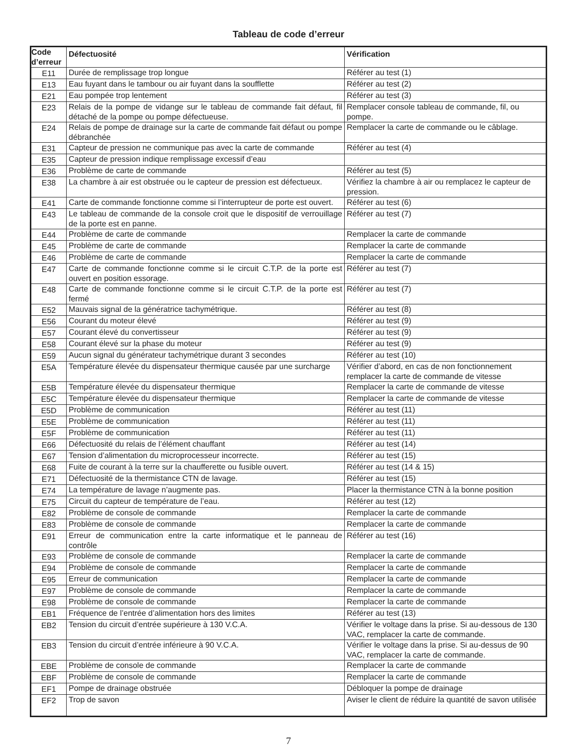Tableau de code d’erreur
| Code d’erreur | Défectuosité | Vérification |
| --- | --- | --- |
| E11 | Durée de remplissage trop longue | Référer au test (1) |
| E13 | Eau fuyant dans le tambour ou air fuyant dans la soufflette | Référer au test (2) |
| E21 | Eau pompée trop lentement | Référer au test (3) |
| E23 | Relais de la pompe de vidange sur le tableau de commande fait défaut, fil détaché de la pompe ou pompe défectueuse. | Remplacer console tableau de commande, fil, ou pompe. |
| E24 | Relais de pompe de drainage sur la carte de commande fait défaut ou pompe débranchée | Remplacer la carte de commande ou le câblage. |
| E31 | Capteur de pression ne communique pas avec la carte de commande | Référer au test (4) |
| E35 | Capteur de pression indique remplissage excessif d’eau | |
| E36 | Problème de carte de commande | Référer au test (5) |
| E38 | La chambre à air est obstruée ou le capteur de pression est défectueux. | Vérifiez la chambre à air ou remplacez le capteur de pression. |
| E41 | Carte de commande fonctionne comme si l’interrupteur de porte est ouvert. | Référer au test (6) |
| E43 | Le tableau de commande de la console croit que le dispositif de verrouillage de la porte est en panne. | Référer au test (7) |
| E44 | Problème de carte de commande | Remplacer la carte de commande |
| E45 | Problème de carte de commande | Remplacer la carte de commande |
| E46 | Problème de carte de commande | Remplacer la carte de commande |
| E47 | Carte de commande fonctionne comme si le circuit C.T.P. de la porte est ouvert en position essorage. | Référer au test (7) |
| E48 | Carte de commande fonctionne comme si le circuit C.T.P. de la porte est fermé | Référer au test (7) |
| E52 | Mauvais signal de la génératrice tachymétrique. | Référer au test (8) |
| E56 | Courant du moteur élevé | Référer au test (9) |
| E57 | Courant élevé du convertisseur | Référer au test (9) |
| E58 | Courant élevé sur la phase du moteur | Référer au test (9) |
| E59 | Aucun signal du générateur tachymétrique durant 3 secondes | Référer au test (10) |
| E5A | Température élevée du dispensateur thermique causée par une surcharge | Vérifier d’abord, en cas de non fonctionnement remplacer la carte de commande de vitesse |
| E5B | Température élevée du dispensateur thermique | Remplacer la carte de commande de vitesse |
| E5C | Température élevée du dispensateur thermique | Remplacer la carte de commande de vitesse |
| E5D | Problème de communication | Référer au test (11) |
| E5E | Problème de communication | Référer au test (11) |
| E5F | Problème de communication | Référer au test (11) |
| E66 | Défectuosité du relais de l’élément chauffant | Référer au test (14) |
| E67 | Tension d’alimentation du microprocesseur incorrecte. | Référer au test (15) |
| E68 | Fuite de courant à la terre sur la chaufferette ou fusible ouvert. | Référer au test (14 & 15) |
| E71 | Défectuosité de la thermistance CTN de lavage. | Référer au test (15) |
| E74 | La température de lavage n’augmente pas. | Placer la thermistance CTN à la bonne position |
| E75 | Circuit du capteur de température de l’eau. | Référer au test (12) |
| E82 | Problème de console de commande | Remplacer la carte de commande |
| E83 | Problème de console de commande | Remplacer la carte de commande |
| E91 | Erreur de communication entre la carte informatique et le panneau de contrôle | Référer au test (16) |
| E93 | Problème de console de commande | Remplacer la carte de commande |
| E94 | Problème de console de commande | Remplacer la carte de commande |
| E95 | Erreur de communication | Remplacer la carte de commande |
| E97 | Problème de console de commande | Remplacer la carte de commande |
| E98 | Problème de console de commande | Remplacer la carte de commande |
| EB1 | Fréquence de l’entrée d’alimentation hors des limites | Référer au test (13) |
| EB2 | Tension du circuit d’entrée supérieure à 130 V.C.A. | Vérifier le voltage dans la prise. Si au-dessous de 130 VAC, remplacer la carte de commande. |
| EB3 | Tension du circuit d’entrée inférieure à 90 V.C.A. | Vérifier le voltage dans la prise. Si au-dessus de 90 VAC, remplacer la carte de commande. |
| EBE | Problème de console de commande | Remplacer la carte de commande |
| EBF | Problème de console de commande | Remplacer la carte de commande |
| EF1 | Pompe de drainage obstruée | Débloquer la pompe de drainage |
| EF2 | Trop de savon | Aviser le client de réduire la quantité de savon utilisée |
7